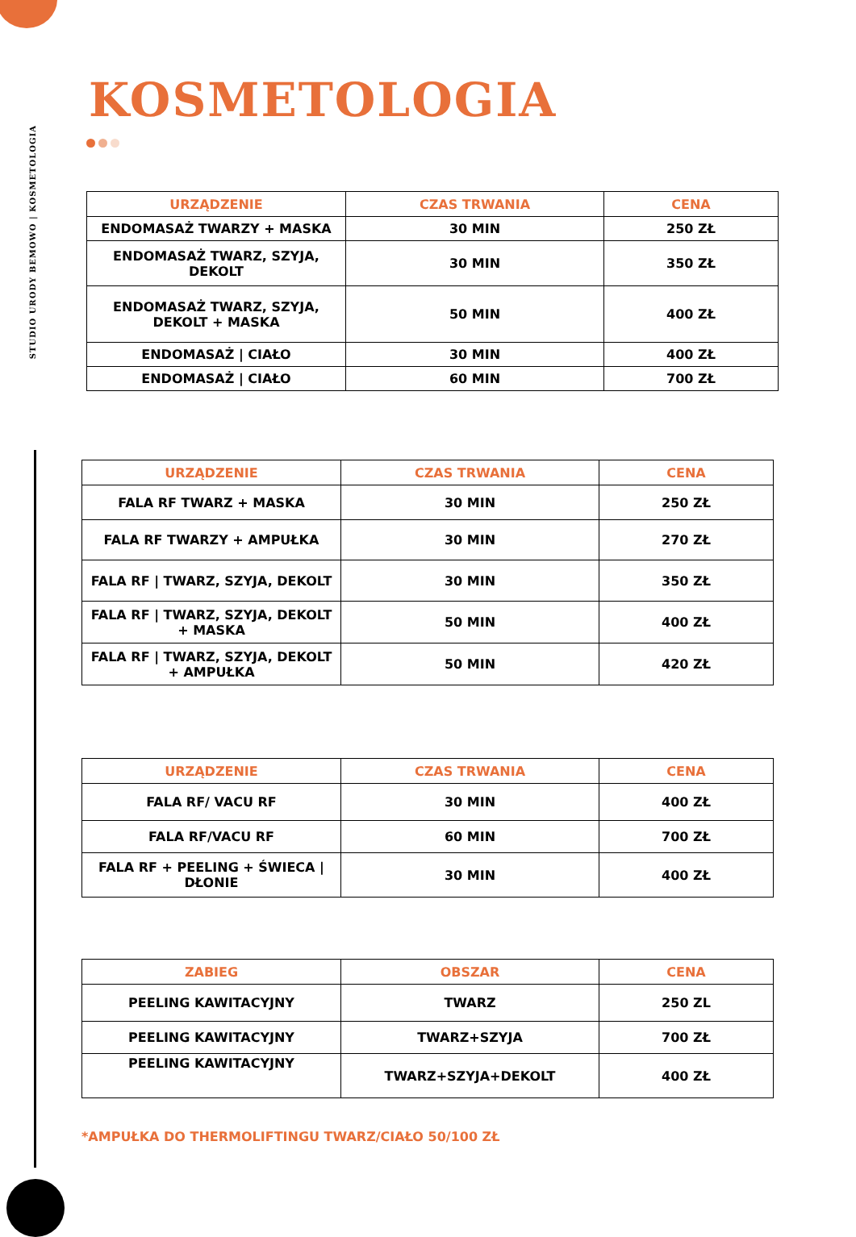STUDIO URODY BEMOWO | KOSMETOLOGIA
KOSMETOLOGIA
| URZĄDZENIE | CZAS TRWANIA | CENA |
| --- | --- | --- |
| ENDOMASAŻ TWARZY + MASKA | 30 MIN | 250 ZŁ |
| ENDOMASAŻ TWARZ, SZYJA, DEKOLT | 30 MIN | 350 ZŁ |
| ENDOMASAŻ TWARZ, SZYJA, DEKOLT + MASKA | 50 MIN | 400 ZŁ |
| ENDOMASAŻ / CIAŁO | 30 MIN | 400 ZŁ |
| ENDOMASAŻ / CIAŁO | 60 MIN | 700 ZŁ |
| URZĄDZENIE | CZAS TRWANIA | CENA |
| --- | --- | --- |
| FALA RF TWARZ + MASKA | 30 MIN | 250 ZŁ |
| FALA RF TWARZY + AMPUŁKA | 30 MIN | 270 ZŁ |
| FALA RF / TWARZ, SZYJA, DEKOLT | 30 MIN | 350 ZŁ |
| FALA RF / TWARZ, SZYJA, DEKOLT + MASKA | 50 MIN | 400 ZŁ |
| FALA RF / TWARZ, SZYJA, DEKOLT + AMPUŁKA | 50 MIN | 420 ZŁ |
| URZĄDZENIE | CZAS TRWANIA | CENA |
| --- | --- | --- |
| FALA RF/ VACU RF | 30 MIN | 400 ZŁ |
| FALA RF/VACU RF | 60 MIN | 700 ZŁ |
| FALA RF + PEELING + ŚWIECA / DŁONIE | 30 MIN | 400 ZŁ |
| ZABIEG | OBSZAR | CENA |
| --- | --- | --- |
| PEELING KAWITACYJNY | TWARZ | 250 ZL |
| PEELING KAWITACYJNY | TWARZ+SZYJA | 700 ZŁ |
| PEELING KAWITACYJNY | TWARZ+SZYJA+DEKOLT | 400 ZŁ |
*AMPUŁKA DO THERMOLIFTINGU TWARZ/CIAŁO 50/100 ZŁ